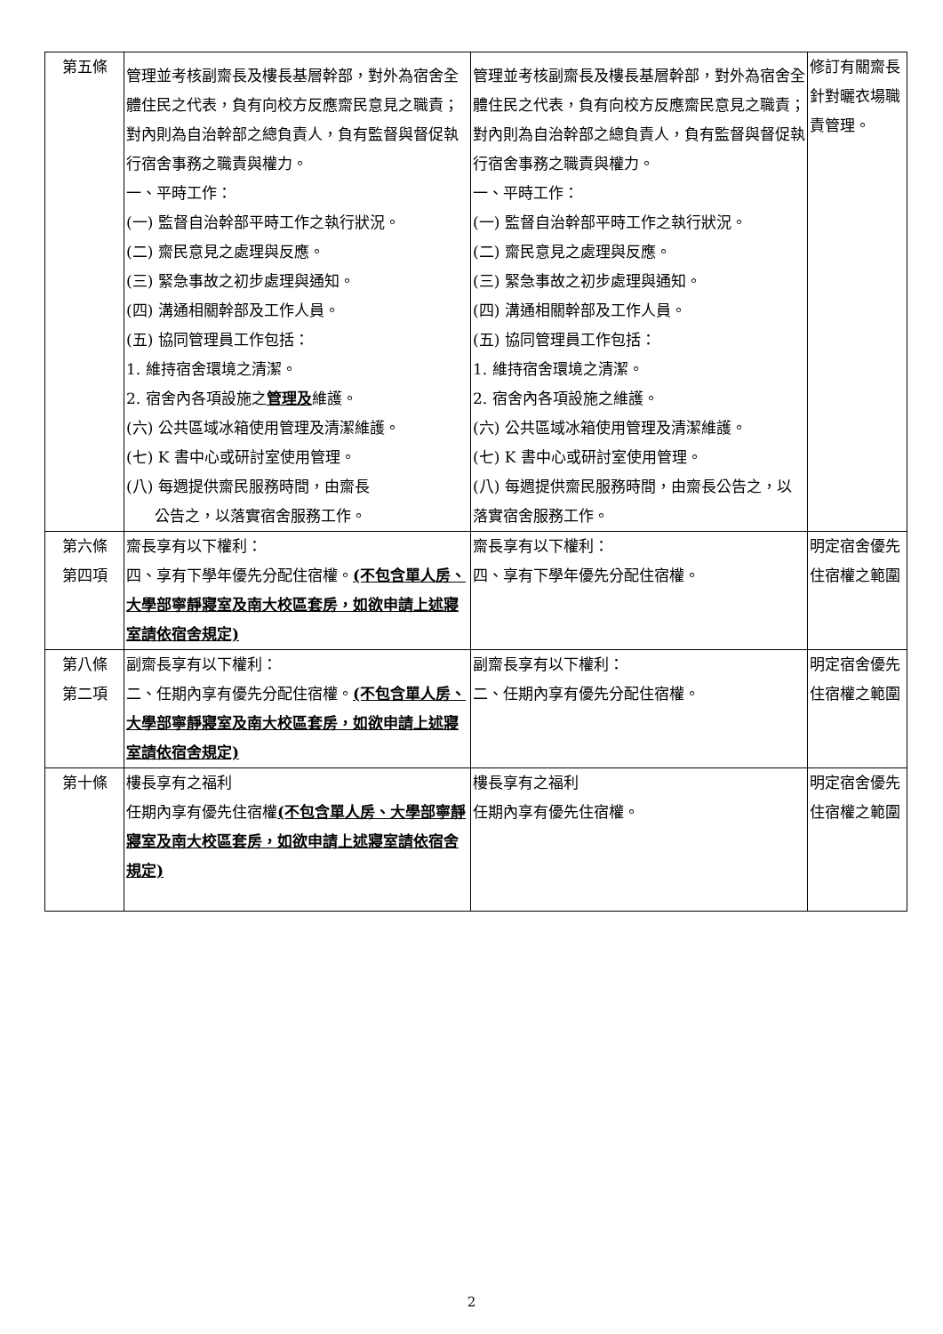| 第五條 | 管理並考核副齋長及樓長基層幹部，對外為宿舍全體住民之代表，負有向校方反應齋民意見之職責；對內則為自治幹部之總負責人，負有監督與督促執行宿舍事務之職責與權力。 一、平時工作： (一) 監督自治幹部平時工作之執行狀況。 (二) 齋民意見之處理與反應。 (三) 緊急事故之初步處理與通知。 (四) 溝通相關幹部及工作人員。 (五) 協同管理員工作包括： 1. 維持宿舍環境之清潔。 2. 宿舍內各項設施之 管理及 維護。 (六) 公共區域冰箱使用管理及清潔維護。 (七) K 書中心或研討室使用管理。 (八) 每週提供齋民服務時間，由齋長 公告之，以落實宿舍服務工作。 | 管理並考核副齋長及樓長基層幹部，對外為宿舍全體住民之代表，負有向校方反應齋民意見之職責；對內則為自治幹部之總負責人，負有監督與督促執行宿舍事務之職責與權力。 一、平時工作： (一) 監督自治幹部平時工作之執行狀況。 (二) 齋民意見之處理與反應。 (三) 緊急事故之初步處理與通知。 (四) 溝通相關幹部及工作人員。 (五) 協同管理員工作包括： 1. 維持宿舍環境之清潔。 2. 宿舍內各項設施之維護。 (六) 公共區域冰箱使用管理及清潔維護。 (七) K 書中心或研討室使用管理。 (八) 每週提供齋民服務時間，由齋長公告之，以落實宿舍服務工作。 | 修訂有關齋長針對曬衣場職責管理。 |
| 第六條 第四項 | 齋長享有以下權利： 四、享有下學年優先分配住宿權。 (不包含單人房、大學部寧靜寢室及南大校區套房，如欲申請上述寢室請依宿舍規定) | 齋長享有以下權利： 四、享有下學年優先分配住宿權。 | 明定宿舍優先住宿權之範圍 |
| 第八條 第二項 | 副齋長享有以下權利： 二、任期內享有優先分配住宿權。 (不包含單人房、大學部寧靜寢室及南大校區套房，如欲申請上述寢室請依宿舍規定) | 副齋長享有以下權利： 二、任期內享有優先分配住宿權。 | 明定宿舍優先住宿權之範圍 |
| 第十條 | 樓長享有之福利 任期內享有優先住宿權 (不包含單人房、大學部寧靜寢室及南大校區套房，如欲申請上述寢室請依宿舍規定) | 樓長享有之福利 任期內享有優先住宿權。 | 明定宿舍優先住宿權之範圍 |
2